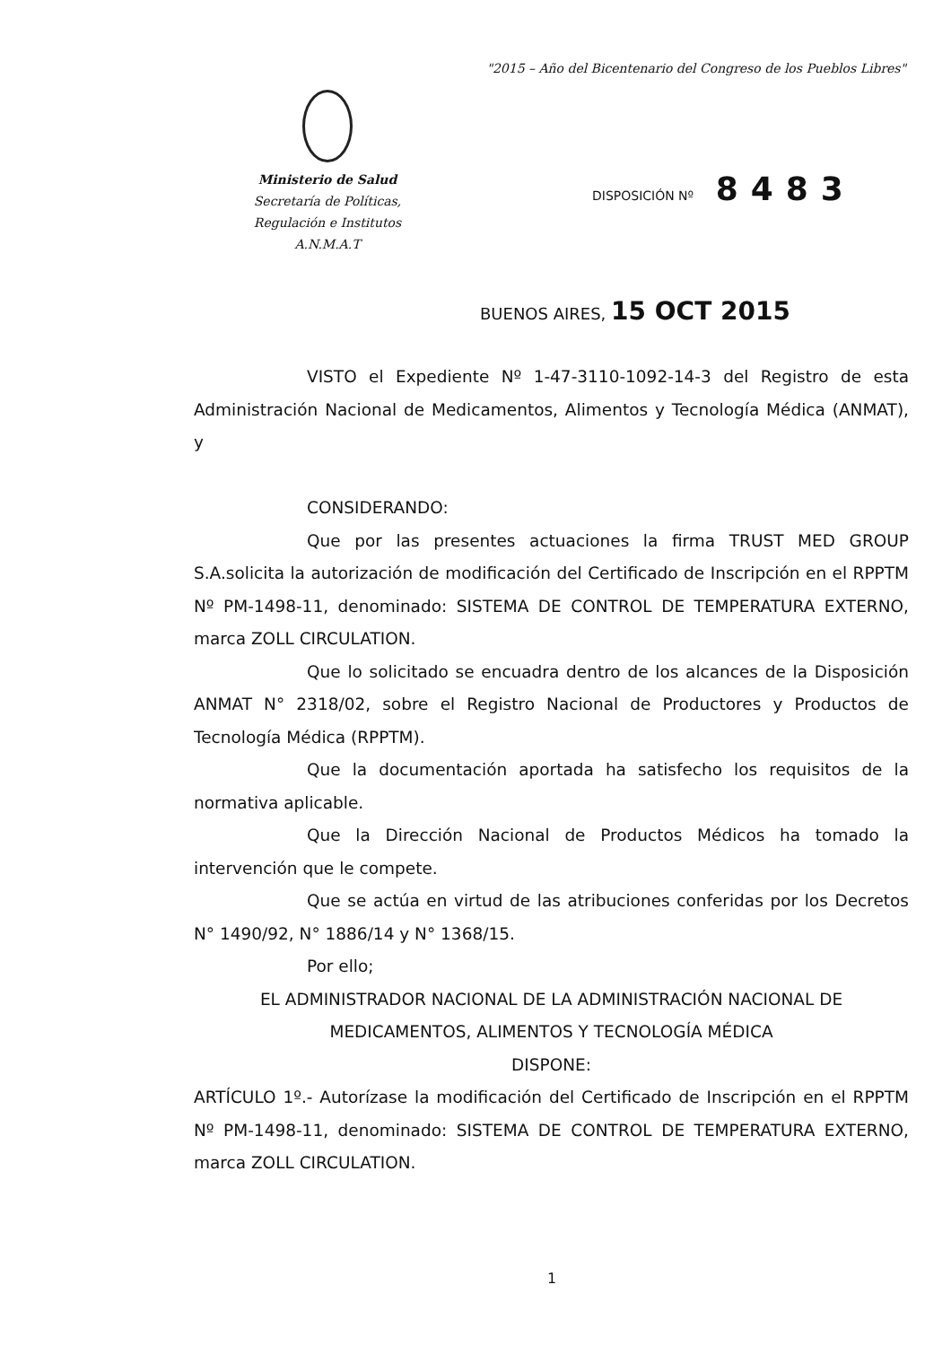"2015 – Año del Bicentenario del Congreso de los Pueblos Libres"
Ministerio de Salud
Secretaría de Políticas,
Regulación e Institutos
A.N.M.A.T
DISPOSICIÓN Nº 8483
BUENOS AIRES, 15 OCT 2015
VISTO el Expediente Nº 1-47-3110-1092-14-3 del Registro de esta Administración Nacional de Medicamentos, Alimentos y Tecnología Médica (ANMAT), y
CONSIDERANDO:
Que por las presentes actuaciones la firma TRUST MED GROUP S.A.solicita la autorización de modificación del Certificado de Inscripción en el RPPTM Nº PM-1498-11, denominado: SISTEMA DE CONTROL DE TEMPERATURA EXTERNO, marca ZOLL CIRCULATION.
Que lo solicitado se encuadra dentro de los alcances de la Disposición ANMAT N° 2318/02, sobre el Registro Nacional de Productores y Productos de Tecnología Médica (RPPTM).
Que la documentación aportada ha satisfecho los requisitos de la normativa aplicable.
Que la Dirección Nacional de Productos Médicos ha tomado la intervención que le compete.
Que se actúa en virtud de las atribuciones conferidas por los Decretos N° 1490/92, N° 1886/14 y N° 1368/15.
Por ello;
EL ADMINISTRADOR NACIONAL DE LA ADMINISTRACIÓN NACIONAL DE MEDICAMENTOS, ALIMENTOS Y TECNOLOGÍA MÉDICA
DISPONE:
ARTÍCULO 1º.- Autorízase la modificación del Certificado de Inscripción en el RPPTM Nº PM-1498-11, denominado: SISTEMA DE CONTROL DE TEMPERATURA EXTERNO, marca ZOLL CIRCULATION.
1